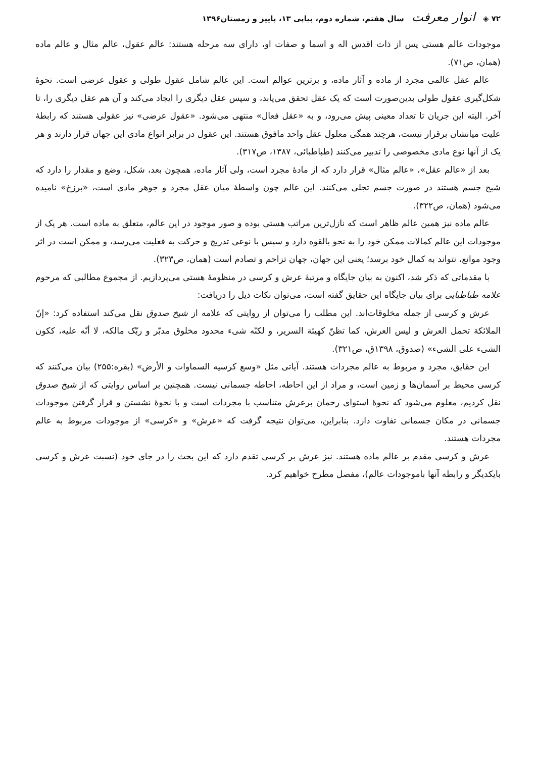۷۲ ◈ انوار معرفت سال هفتم، شماره دوم، پیاپی ۱۳، پاییز و زمستان۱۳۹۶
موجودات عالم هستی پس از ذات اقدس اله و اسما و صفات او، دارای سه مرحله هستند: عالم عقول، عالم مثال و عالم ماده (همان، ص۷۱).
عالم عقل عالمی مجرد از ماده و آثار ماده، و برترین عوالم است. این عالم شامل عقول طولی و عقول عرضی است. نحوهٔ شکل‌گیری عقول طولی بدین‌صورت است که یک عقل تحقق می‌یابد، و سپس عقل دیگری را ایجاد می‌کند و آن هم عقل دیگری را، تا آخر. البته این جریان تا تعداد معینی پیش می‌رود، و به «عقل فعال» منتهی می‌شود. «عقول عرضی» نیز عقولی هستند که رابطهٔ علیت میانشان برقرار نیست، هرچند همگی معلول عقل واحد مافوق هستند. این عقول در برابر انواع مادی این جهان قرار دارند و هر یک از آنها نوع مادی مخصوصی را تدبیر می‌کنند (طباطبائی، ۱۳۸۷، ص۳۱۷).
بعد از «عالم عقل»، «عالم مثال» قرار دارد که از مادهٔ مجرد است، ولی آثار ماده، همچون بعد، شکل، وضع و مقدار را دارد که شبح جسم هستند در صورت جسم تجلی می‌کنند. این عالم چون واسطهٔ میان عقل مجرد و جوهر مادی است، «برزخ» نامیده می‌شود (همان، ص۳۲۲).
عالم ماده نیز همین عالم ظاهر است که نازل‌ترین مراتب هستی بوده و صور موجود در این عالم، متعلق به ماده است. هر یک از موجودات این عالم کمالات ممکن خود را به نحو بالقوه دارد و سپس با نوعی تدریج و حرکت به فعلیت می‌رسد، و ممکن است در اثر وجود موانع، نتواند به کمال خود برسد؛ یعنی این جهان، جهان تزاحم و تصادم است (همان، ص۳۲۳).
با مقدماتی که ذکر شد، اکنون به بیان جایگاه و مرتبهٔ عرش و کرسی در منظومهٔ هستی می‌پردازیم. از مجموع مطالبی که مرحوم علامه طباطبایی برای بیان جایگاه این حقایق گفته است، می‌توان نکات ذیل را دریافت:
عرش و کرسی از جمله مخلوقات‌اند. این مطلب را می‌توان از روایتی که علامه از شیخ صدوق نقل می‌کند استفاده کرد: «إنّ الملائکة تحمل العرش و لیس العرش، کما تظنّ کهیئة السریر، و لکنّه شیء محدود مخلوق مدبّر و ربّک مالکه، لا أنّه علیه، ککون الشیء علی الشیء» (صدوق، ۱۳۹۸ق، ص۳۲۱).
این حقایق، مجرد و مربوط به عالم مجردات هستند. آیاتی مثل «وسع کرسیه السماوات و الأرض» (بقره:۲۵۵) بیان می‌کنند که کرسی محیط بر آسمان‌ها و زمین است، و مراد از این احاطه، احاطه جسمانی نیست. همچنین بر اساس روایتی که از شیخ صدوق نقل کردیم، معلوم می‌شود که نحوهٔ استوای رحمان برعرش متناسب با مجردات است و با نحوهٔ نشستن و قرار گرفتن موجودات جسمانی در مکان جسمانی تفاوت دارد. بنابراین، می‌توان نتیجه گرفت که «عرش» و «کرسی» از موجودات مربوط به عالم مجردات هستند.
عرش و کرسی مقدم بر عالم ماده هستند. نیز عرش بر کرسی تقدم دارد که این بحث را در جای خود (نسبت عرش و کرسی بایکدیگر و رابطه آنها باموجودات عالم)، مفصل مطرح خواهیم کرد.